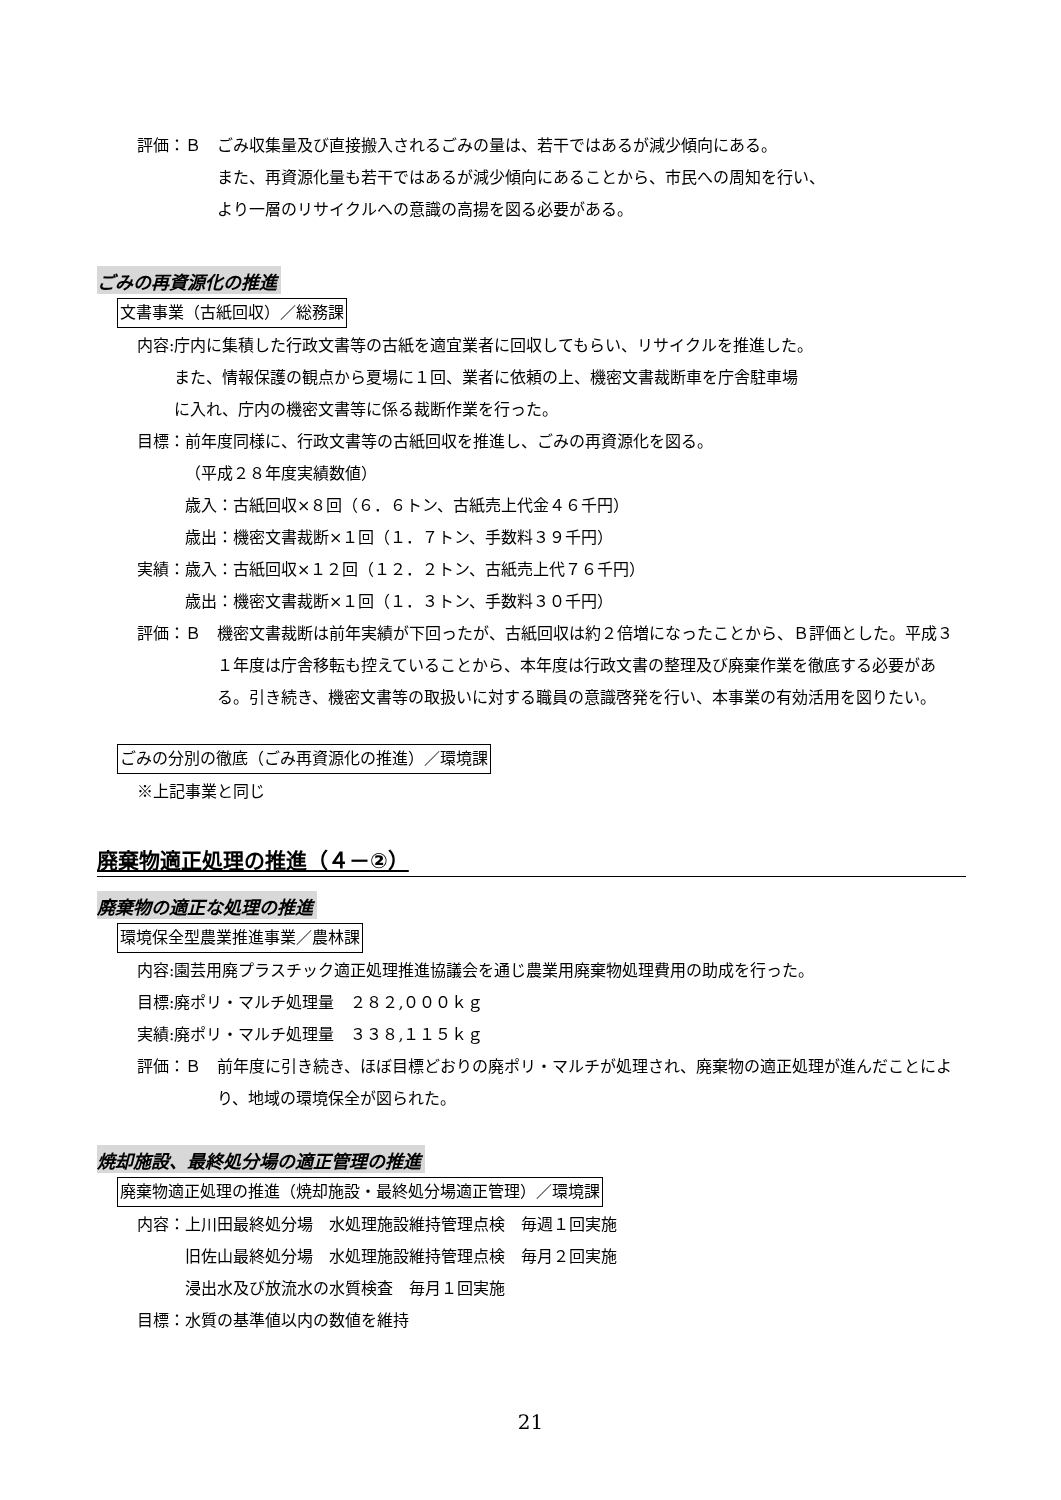評価：Ｂ　ごみ収集量及び直接搬入されるごみの量は、若干ではあるが減少傾向にある。
また、再資源化量も若干ではあるが減少傾向にあることから、市民への周知を行い、
より一層のリサイクルへの意識の高揚を図る必要がある。
ごみの再資源化の推進
文書事業（古紙回収）／総務課
内容: 庁内に集積した行政文書等の古紙を適宜業者に回収してもらい、リサイクルを推進した。
また、情報保護の観点から夏場に１回、業者に依頼の上、機密文書裁断車を庁舎駐車場
に入れ、庁内の機密文書等に係る裁断作業を行った。
目標： 前年度同様に、行政文書等の古紙回収を推進し、ごみの再資源化を図る。
（平成２８年度実績数値）
歳入：古紙回収×８回（６．６トン、古紙売上代金４６千円）
歳出：機密文書裁断×１回（１．７トン、手数料３９千円）
実績： 歳入：古紙回収×１２回（１２．２トン、古紙売上代７６千円）
歳出：機密文書裁断×１回（１．３トン、手数料３０千円）
評価：Ｂ　機密文書裁断は前年実績が下回ったが、古紙回収は約２倍増になったことから、Ｂ評価とした。平成３１年度は庁舎移転も控えていることから、本年度は行政文書の整理及び廃棄作業を徹底する必要がある。引き続き、機密文書等の取扱いに対する職員の意識啓発を行い、本事業の有効活用を図りたい。
ごみの分別の徹底（ごみ再資源化の推進）／環境課
※上記事業と同じ
廃棄物適正処理の推進（４－②）
廃棄物の適正な処理の推進
環境保全型農業推進事業／農林課
内容: 園芸用廃プラスチック適正処理推進協議会を通じ農業用廃棄物処理費用の助成を行った。
目標: 廃ポリ・マルチ処理量　２８２,０００ｋｇ
実績: 廃ポリ・マルチ処理量　３３８,１１５ｋｇ
評価：Ｂ　前年度に引き続き、ほぼ目標どおりの廃ポリ・マルチが処理され、廃棄物の適正処理が進んだことにより、地域の環境保全が図られた。
焼却施設、最終処分場の適正管理の推進
廃棄物適正処理の推進（焼却施設・最終処分場適正管理）／環境課
内容： 上川田最終処分場　水処理施設維持管理点検　毎週１回実施
旧佐山最終処分場　水処理施設維持管理点検　毎月２回実施
浸出水及び放流水の水質検査　毎月１回実施
目標： 水質の基準値以内の数値を維持
21